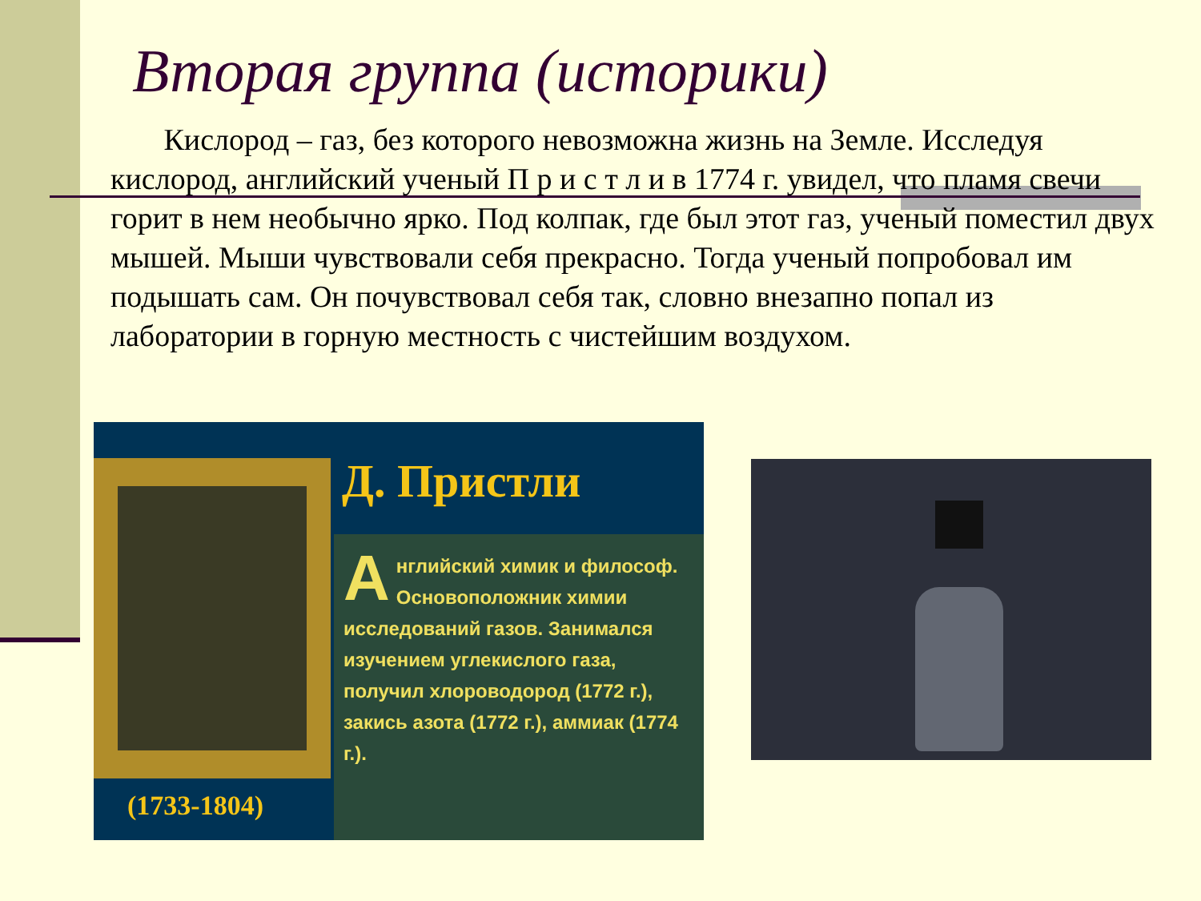Вторая группа (историки)
Кислород – газ, без которого невозможна жизнь на Земле. Исследуя кислород, английский ученый П р и с т л и в 1774 г. увидел, что пламя свечи горит в нем необычно ярко. Под колпак, где был этот газ, ученый поместил двух мышей. Мыши чувствовали себя прекрасно. Тогда ученый попробовал им подышать сам. Он почувствовал себя так, словно внезапно попал из лаборатории в горную местность с чистейшим воздухом.
Д. Пристли
Английский химик и философ. Основоположник химии исследований газов. Занимался изучением углекислого газа, получил хлороводород (1772 г.), закись азота (1772 г.), аммиак (1774 г.).
(1733-1804)